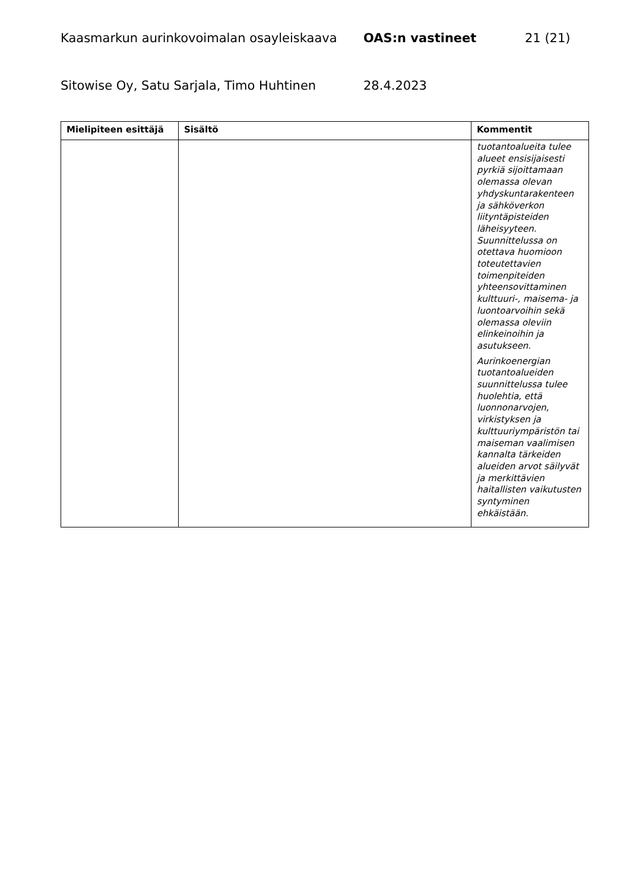Kaasmarkun aurinkovoimalan osayleiskaava OAS:n vastineet 21 (21)
Sitowise Oy, Satu Sarjala, Timo Huhtinen 28.4.2023
| Mielipiteen esittäjä | Sisältö | Kommentit |
| --- | --- | --- |
| | | tuotantoalueita tulee alueet ensisijaisesti pyrkiä sijoittamaan olemassa olevan yhdyskuntarakenteen ja sähköverkon liityntäpisteiden läheisyyteen. Suunnittelussa on otettava huomioon toteutettavien toimenpiteiden yhteensovittaminen kulttuuri-, maisema- ja luontoarvoihin sekä olemassa oleviin elinkeinoihin ja asutukseen. Aurinkoenergian tuotantoalueiden suunnittelussa tulee huolehtia, että luonnonarvojen, virkistyksen ja kulttuuriympäristön tai maiseman vaalimisen kannalta tärkeiden alueiden arvot säilyvät ja merkittävien haitallisten vaikutusten syntyminen ehkäistään. |